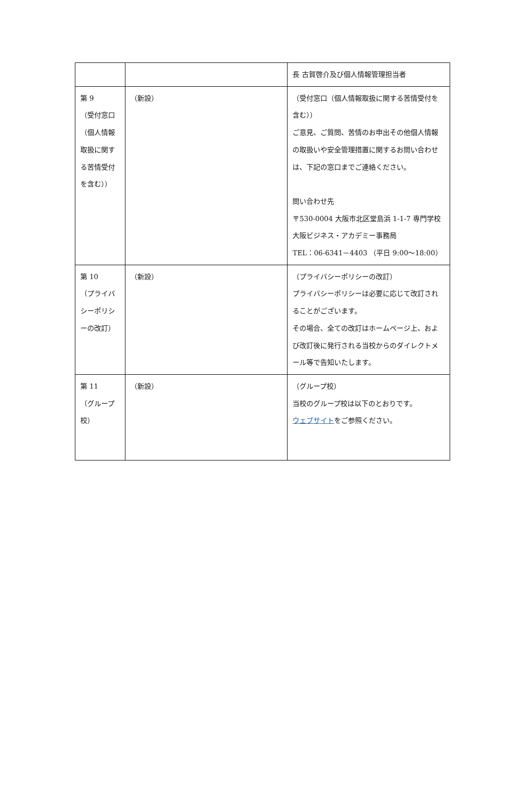| | | 長 古賀啓介及び個人情報管理担当者 |
| 第 9 （受付窓口（個人情報取扱に関する苦情受付を含む）） | （新設） | （受付窓口（個人情報取扱に関する苦情受付を含む）） ご意見、ご質問、苦情のお申出その他個人情報の取扱いや安全管理措置に関するお問い合わせは、下記の窓口までご連絡ください。 問い合わせ先 〒530-0004 大阪市北区堂島浜 1-1-7 専門学校 大阪ビジネス・アカデミー事務局 TEL：06-6341－4403 （平日 9:00～18:00） |
| 第 10 （プライバシーポリシーの改訂） | （新設） | （プライバシーポリシーの改訂） プライバシーポリシーは必要に応じて改訂されることがございます。 その場合、全ての改訂はホームページ上、および改訂後に発行される当校からのダイレクトメール等で告知いたします。 |
| 第 11 （グループ校） | （新設） | （グループ校） 当校のグループ校は以下のとおりです。 ウェブサイト をご参照ください。 |